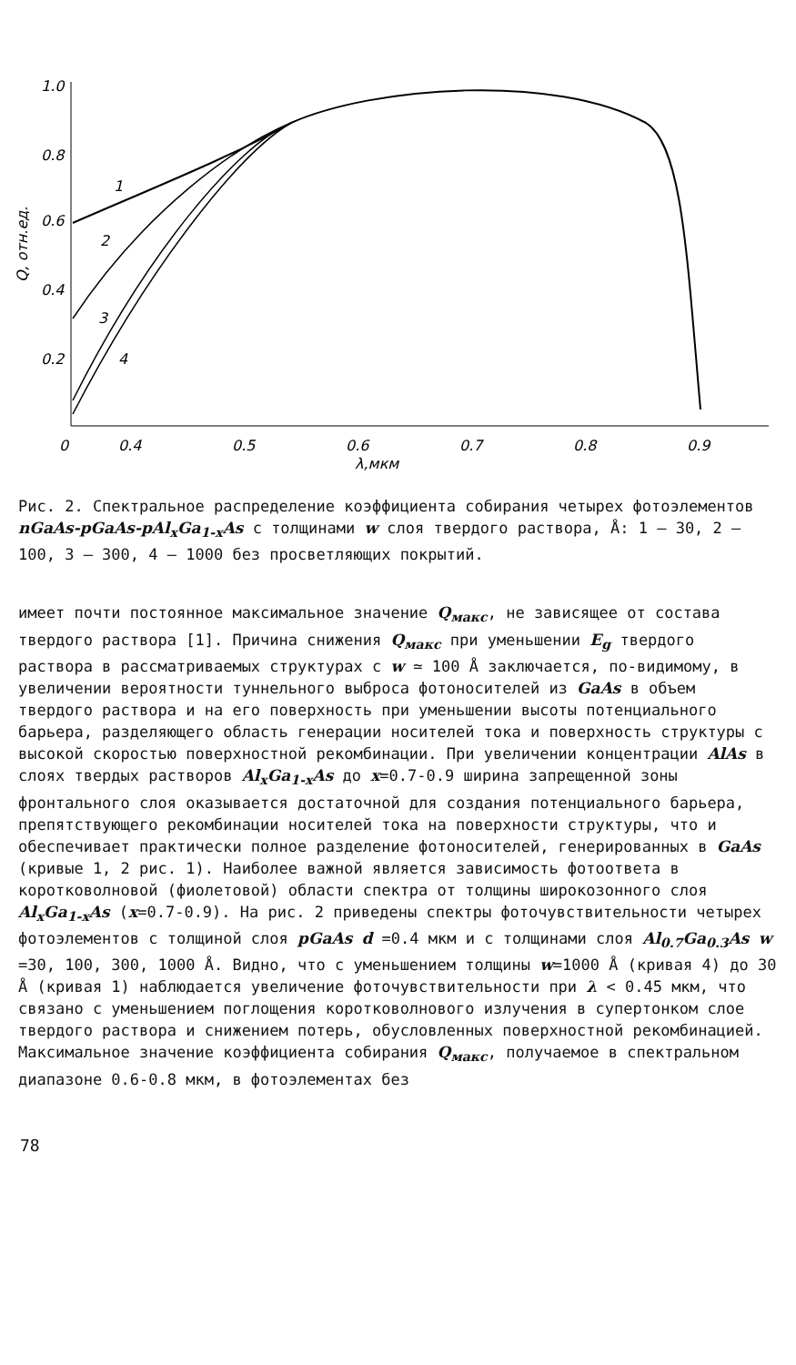1.0
0.8
0.6
0.4
0.2
0
0.4
0.5
0.6
0.7
0.8
0.9
λ,мкм
Q, отн.ед.
1
2
3
4
Рис. 2. Спектральное распределение коэффициента собирания четырех фотоэлементов nGaAs-pGaAs-pAl<sub>x</sub>Ga<sub>1-x</sub>As с толщинами w слоя твердого раствора, Å: 1 – 30, 2 – 100, 3 – 300, 4 – 1000 без просветляющих покрытий.
имеет почти постоянное максимальное значение Q<sub>макс</sub>, не зависящее от состава твердого раствора [1]. Причина снижения Q<sub>макс</sub> при уменьшении E<sub>g</sub> твердого раствора в рассматриваемых структурах с w ≃ 100 Å заключается, по-видимому, в увеличении вероятности туннельного выброса фотоносителей из GaAs в объем твердого раствора и на его поверхность при уменьшении высоты потенциального барьера, разделяющего область генерации носителей тока и поверхность структуры с высокой скоростью поверхностной рекомбинации. При увеличении концентрации AlAs в слоях твердых растворов Al<sub>x</sub>Ga<sub>1-x</sub>As до x=0.7-0.9 ширина запрещенной зоны фронтального слоя оказывается достаточной для создания потенциального барьера, препятствующего рекомбинации носителей тока на поверхности структуры, что и обеспечивает практически полное разделение фотоносителей, генерированных в GaAs (кривые 1, 2 рис. 1). Наиболее важной является зависимость фотоответа в коротковолновой (фиолетовой) области спектра от толщины широкозонного слоя Al<sub>x</sub>Ga<sub>1-x</sub>As (x=0.7-0.9). На рис. 2 приведены спектры фоточувствительности четырех фотоэлементов с толщиной слоя pGaAs d =0.4 мкм и с толщинами слоя Al<sub>0.7</sub>Ga<sub>0.3</sub>As w =30, 100, 300, 1000 Å. Видно, что с уменьшением толщины w=1000 Å (кривая 4) до 30 Å (кривая 1) наблюдается увеличение фоточувствительности при λ < 0.45 мкм, что связано с уменьшением поглощения коротковолнового излучения в супертонком слое твердого раствора и снижением потерь, обусловленных поверхностной рекомбинацией. Максимальное значение коэффициента собирания Q<sub>макс</sub>, получаемое в спектральном диапазоне 0.6-0.8 мкм, в фотоэлементах без
78